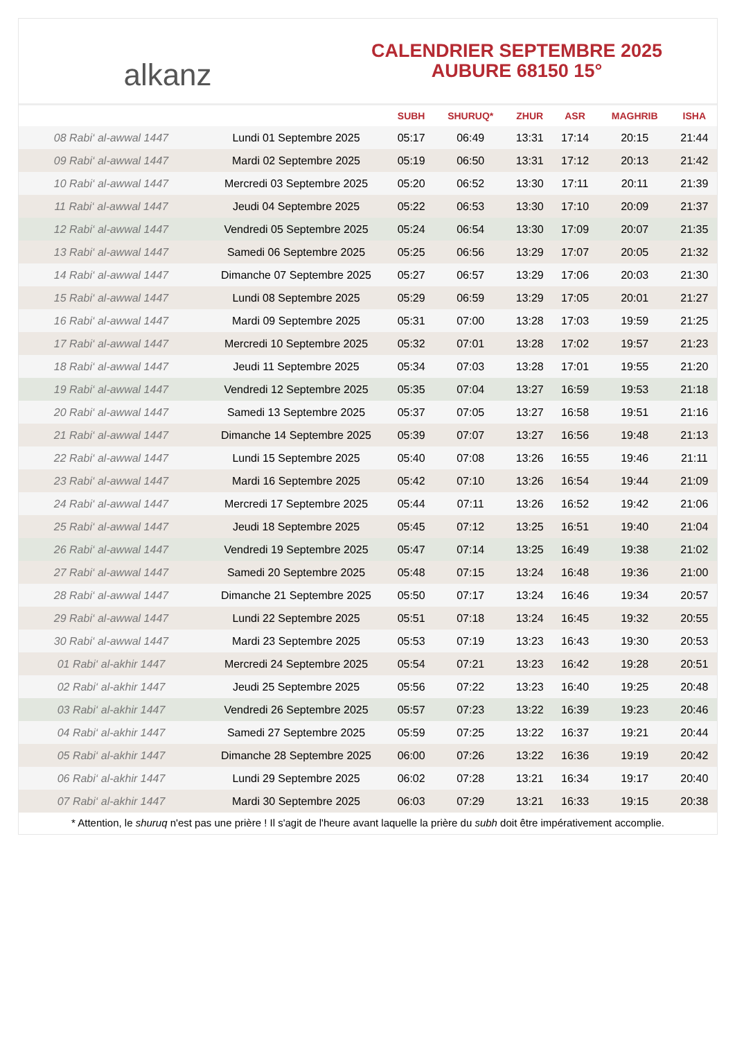alkanz
CALENDRIER SEPTEMBRE 2025
AUBURE 68150 15°
| | | SUBH | SHURUQ* | ZHUR | ASR | MAGHRIB | ISHA |
| --- | --- | --- | --- | --- | --- | --- | --- |
| 08 Rabi‘ al-awwal 1447 | Lundi 01 Septembre 2025 | 05:17 | 06:49 | 13:31 | 17:14 | 20:15 | 21:44 |
| 09 Rabi‘ al-awwal 1447 | Mardi 02 Septembre 2025 | 05:19 | 06:50 | 13:31 | 17:12 | 20:13 | 21:42 |
| 10 Rabi‘ al-awwal 1447 | Mercredi 03 Septembre 2025 | 05:20 | 06:52 | 13:30 | 17:11 | 20:11 | 21:39 |
| 11 Rabi‘ al-awwal 1447 | Jeudi 04 Septembre 2025 | 05:22 | 06:53 | 13:30 | 17:10 | 20:09 | 21:37 |
| 12 Rabi‘ al-awwal 1447 | Vendredi 05 Septembre 2025 | 05:24 | 06:54 | 13:30 | 17:09 | 20:07 | 21:35 |
| 13 Rabi‘ al-awwal 1447 | Samedi 06 Septembre 2025 | 05:25 | 06:56 | 13:29 | 17:07 | 20:05 | 21:32 |
| 14 Rabi‘ al-awwal 1447 | Dimanche 07 Septembre 2025 | 05:27 | 06:57 | 13:29 | 17:06 | 20:03 | 21:30 |
| 15 Rabi‘ al-awwal 1447 | Lundi 08 Septembre 2025 | 05:29 | 06:59 | 13:29 | 17:05 | 20:01 | 21:27 |
| 16 Rabi‘ al-awwal 1447 | Mardi 09 Septembre 2025 | 05:31 | 07:00 | 13:28 | 17:03 | 19:59 | 21:25 |
| 17 Rabi‘ al-awwal 1447 | Mercredi 10 Septembre 2025 | 05:32 | 07:01 | 13:28 | 17:02 | 19:57 | 21:23 |
| 18 Rabi‘ al-awwal 1447 | Jeudi 11 Septembre 2025 | 05:34 | 07:03 | 13:28 | 17:01 | 19:55 | 21:20 |
| 19 Rabi‘ al-awwal 1447 | Vendredi 12 Septembre 2025 | 05:35 | 07:04 | 13:27 | 16:59 | 19:53 | 21:18 |
| 20 Rabi‘ al-awwal 1447 | Samedi 13 Septembre 2025 | 05:37 | 07:05 | 13:27 | 16:58 | 19:51 | 21:16 |
| 21 Rabi‘ al-awwal 1447 | Dimanche 14 Septembre 2025 | 05:39 | 07:07 | 13:27 | 16:56 | 19:48 | 21:13 |
| 22 Rabi‘ al-awwal 1447 | Lundi 15 Septembre 2025 | 05:40 | 07:08 | 13:26 | 16:55 | 19:46 | 21:11 |
| 23 Rabi‘ al-awwal 1447 | Mardi 16 Septembre 2025 | 05:42 | 07:10 | 13:26 | 16:54 | 19:44 | 21:09 |
| 24 Rabi‘ al-awwal 1447 | Mercredi 17 Septembre 2025 | 05:44 | 07:11 | 13:26 | 16:52 | 19:42 | 21:06 |
| 25 Rabi‘ al-awwal 1447 | Jeudi 18 Septembre 2025 | 05:45 | 07:12 | 13:25 | 16:51 | 19:40 | 21:04 |
| 26 Rabi‘ al-awwal 1447 | Vendredi 19 Septembre 2025 | 05:47 | 07:14 | 13:25 | 16:49 | 19:38 | 21:02 |
| 27 Rabi‘ al-awwal 1447 | Samedi 20 Septembre 2025 | 05:48 | 07:15 | 13:24 | 16:48 | 19:36 | 21:00 |
| 28 Rabi‘ al-awwal 1447 | Dimanche 21 Septembre 2025 | 05:50 | 07:17 | 13:24 | 16:46 | 19:34 | 20:57 |
| 29 Rabi‘ al-awwal 1447 | Lundi 22 Septembre 2025 | 05:51 | 07:18 | 13:24 | 16:45 | 19:32 | 20:55 |
| 30 Rabi‘ al-awwal 1447 | Mardi 23 Septembre 2025 | 05:53 | 07:19 | 13:23 | 16:43 | 19:30 | 20:53 |
| 01 Rabi‘ al-akhir 1447 | Mercredi 24 Septembre 2025 | 05:54 | 07:21 | 13:23 | 16:42 | 19:28 | 20:51 |
| 02 Rabi‘ al-akhir 1447 | Jeudi 25 Septembre 2025 | 05:56 | 07:22 | 13:23 | 16:40 | 19:25 | 20:48 |
| 03 Rabi‘ al-akhir 1447 | Vendredi 26 Septembre 2025 | 05:57 | 07:23 | 13:22 | 16:39 | 19:23 | 20:46 |
| 04 Rabi‘ al-akhir 1447 | Samedi 27 Septembre 2025 | 05:59 | 07:25 | 13:22 | 16:37 | 19:21 | 20:44 |
| 05 Rabi‘ al-akhir 1447 | Dimanche 28 Septembre 2025 | 06:00 | 07:26 | 13:22 | 16:36 | 19:19 | 20:42 |
| 06 Rabi‘ al-akhir 1447 | Lundi 29 Septembre 2025 | 06:02 | 07:28 | 13:21 | 16:34 | 19:17 | 20:40 |
| 07 Rabi‘ al-akhir 1447 | Mardi 30 Septembre 2025 | 06:03 | 07:29 | 13:21 | 16:33 | 19:15 | 20:38 |
* Attention, le shuruq n'est pas une prière ! Il s'agit de l'heure avant laquelle la prière du subh doit être impérativement accomplie.